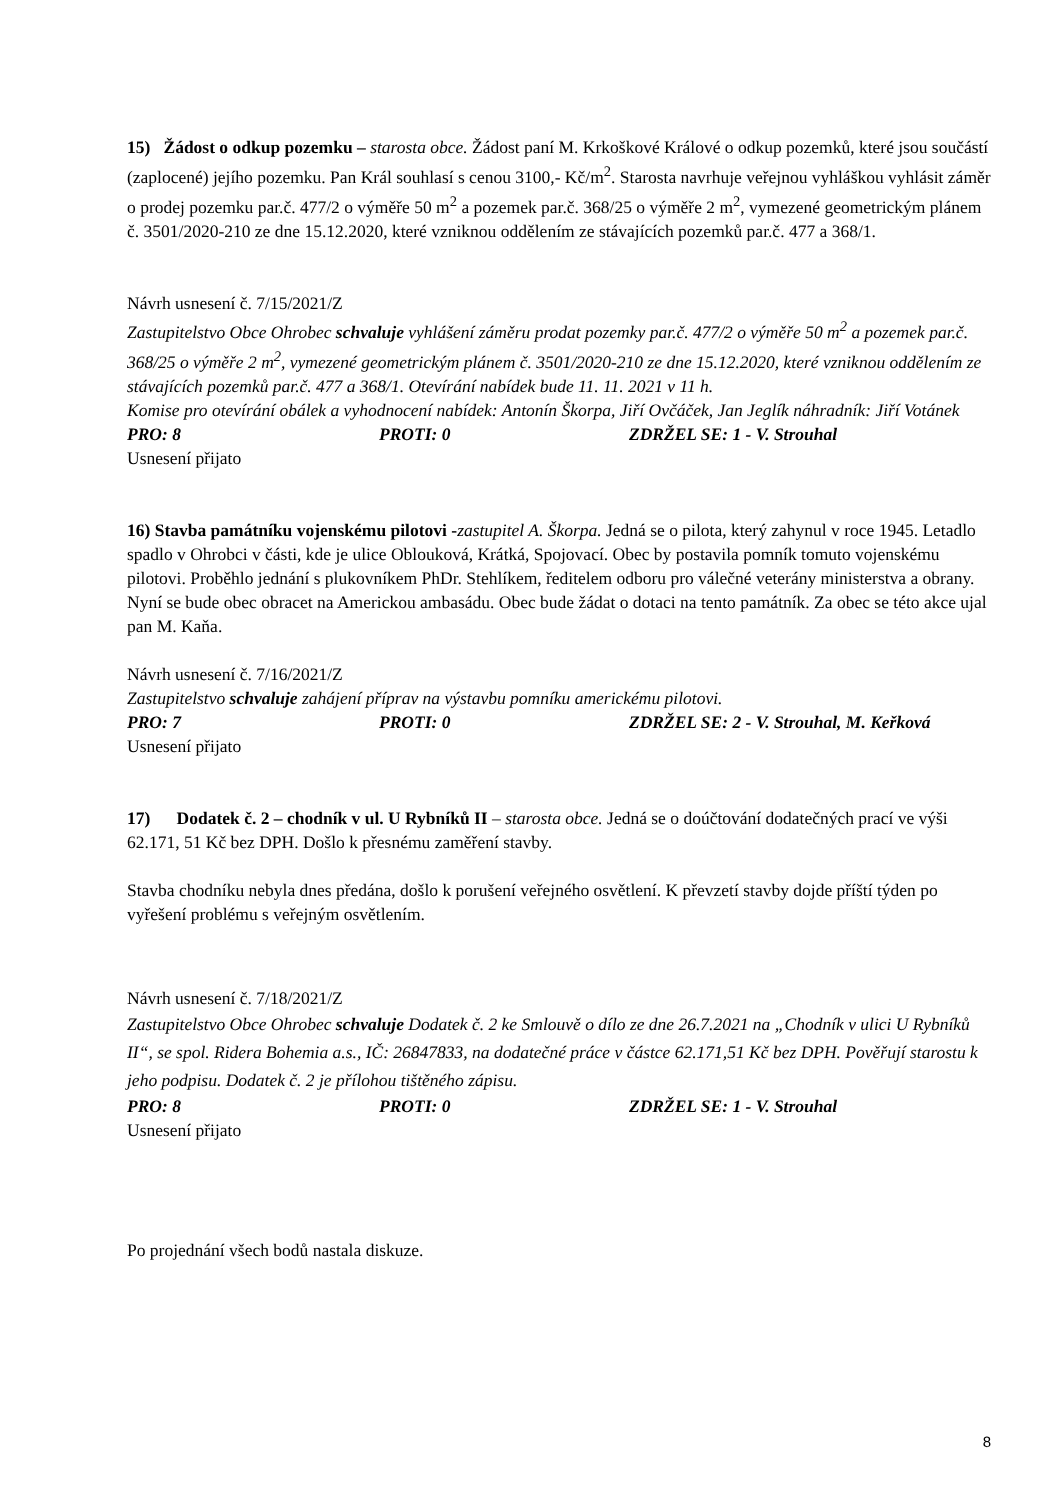15) Žádost o odkup pozemku – starosta obce. Žádost paní M. Krkoškové Králové o odkup pozemků, které jsou součástí (zaplocené) jejího pozemku. Pan Král souhlasí s cenou 3100,- Kč/m<sup>2</sup>. Starosta navrhuje veřejnou vyhláškou vyhlásit záměr o prodej pozemku par.č. 477/2 o výměře 50 m<sup>2</sup> a pozemek par.č. 368/25 o výměře 2 m<sup>2</sup>, vymezené geometrickým plánem č. 3501/2020-210 ze dne 15.12.2020, které vzniknou oddělením ze stávajících pozemků par.č. 477 a 368/1.
Návrh usnesení č. 7/15/2021/Z
Zastupitelstvo Obce Ohrobec schvaluje vyhlášení záměru prodat pozemky par.č. 477/2 o výměře 50 m<sup>2</sup> a pozemek par.č. 368/25 o výměře 2 m<sup>2</sup>, vymezené geometrickým plánem č. 3501/2020-210 ze dne 15.12.2020, které vzniknou oddělením ze stávajících pozemků par.č. 477 a 368/1. Otevírání nabídek bude 11. 11. 2021 v 11 h.
Komise pro otevírání obálek a vyhodnocení nabídek: Antonín Škorpa, Jiří Ovčáček, Jan Jeglík náhradník: Jiří Votánek
PRO: 8 PROTI: 0 ZDRŽEL SE: 1 - V. Strouhal
Usnesení přijato
16) Stavba památníku vojenskému pilotovi -zastupitel A. Škorpa. Jedná se o pilota, který zahynul v roce 1945. Letadlo spadlo v Ohrobci v části, kde je ulice Oblouková, Krátká, Spojovací. Obec by postavila pomník tomuto vojenskému pilotovi. Proběhlo jednání s plukovníkem PhDr. Stehlíkem, ředitelem odboru pro válečné veterány ministerstva a obrany. Nyní se bude obec obracet na Americkou ambasádu. Obec bude žádat o dotaci na tento památník. Za obec se této akce ujal pan M. Kaňa.
Návrh usnesení č. 7/16/2021/Z
Zastupitelstvo schvaluje zahájení příprav na výstavbu pomníku americkému pilotovi.
PRO: 7 PROTI: 0 ZDRŽEL SE: 2 - V. Strouhal, M. Keřková
Usnesení přijato
17) Dodatek č. 2 – chodník v ul. U Rybníků II – starosta obce. Jedná se o doúčtování dodatečných prací ve výši 62.171, 51 Kč bez DPH. Došlo k přesnému zaměření stavby.
Stavba chodníku nebyla dnes předána, došlo k porušení veřejného osvětlení. K převzetí stavby dojde příští týden po vyřešení problému s veřejným osvětlením.
Návrh usnesení č. 7/18/2021/Z
Zastupitelstvo Obce Ohrobec schvaluje Dodatek č. 2 ke Smlouvě o dílo ze dne 26.7.2021 na „Chodník v ulici U Rybníků II“, se spol. Ridera Bohemia a.s., IČ: 26847833, na dodatečné práce v částce 62.171,51 Kč bez DPH. Pověřují starostu k jeho podpisu. Dodatek č. 2 je přílohou tištěného zápisu.
PRO: 8 PROTI: 0 ZDRŽEL SE: 1 - V. Strouhal
Usnesení přijato
Po projednání všech bodů nastala diskuze.
8